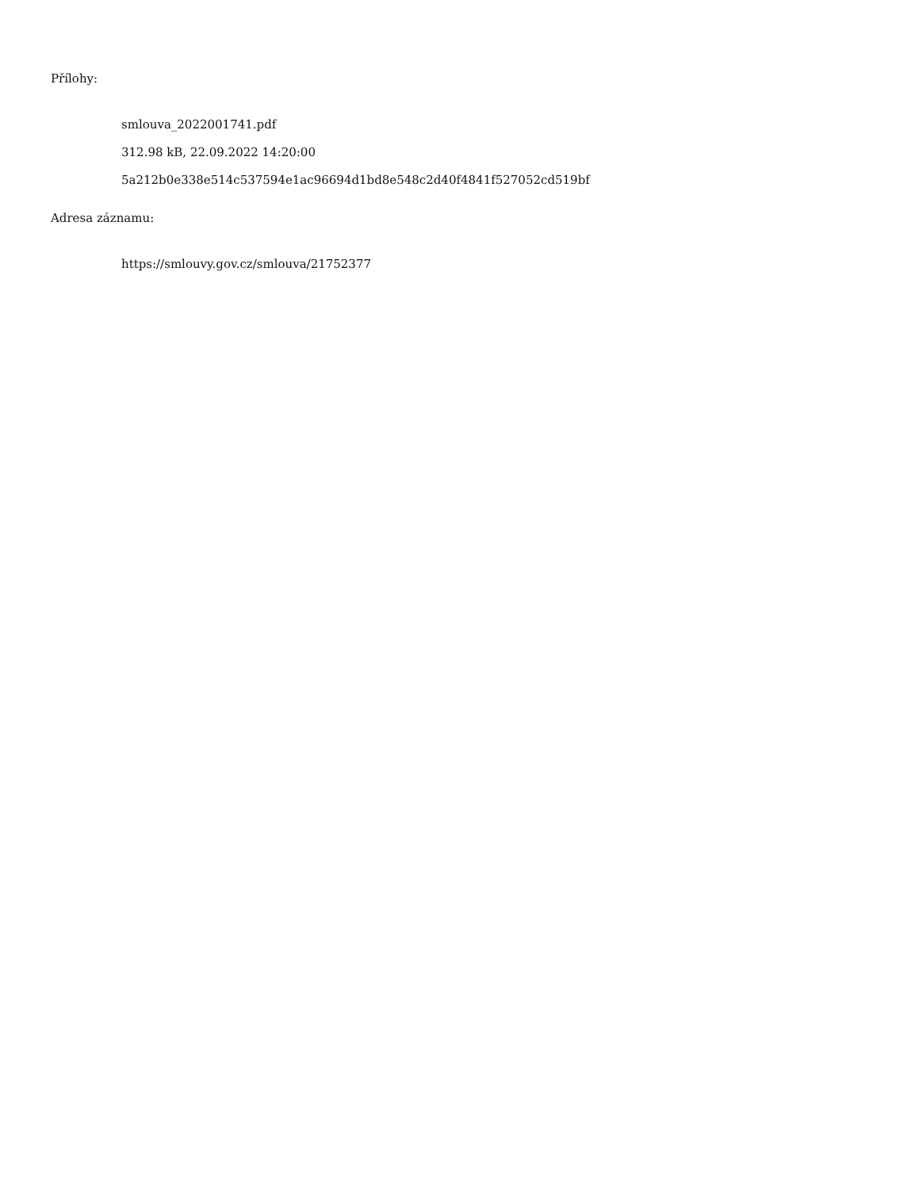Přílohy:
smlouva_2022001741.pdf
312.98 kB, 22.09.2022 14:20:00
5a212b0e338e514c537594e1ac96694d1bd8e548c2d40f4841f527052cd519bf
Adresa záznamu:
https://smlouvy.gov.cz/smlouva/21752377